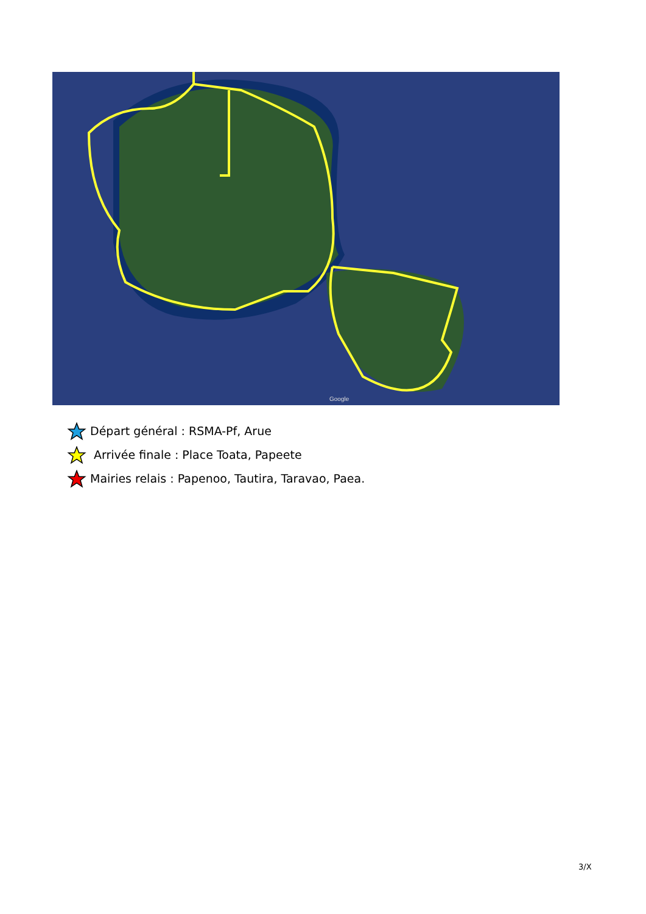Google
Départ général : RSMA-Pf, Arue
Arrivée finale : Place Toata, Papeete
Mairies relais : Papenoo, Tautira, Taravao, Paea.
3/X